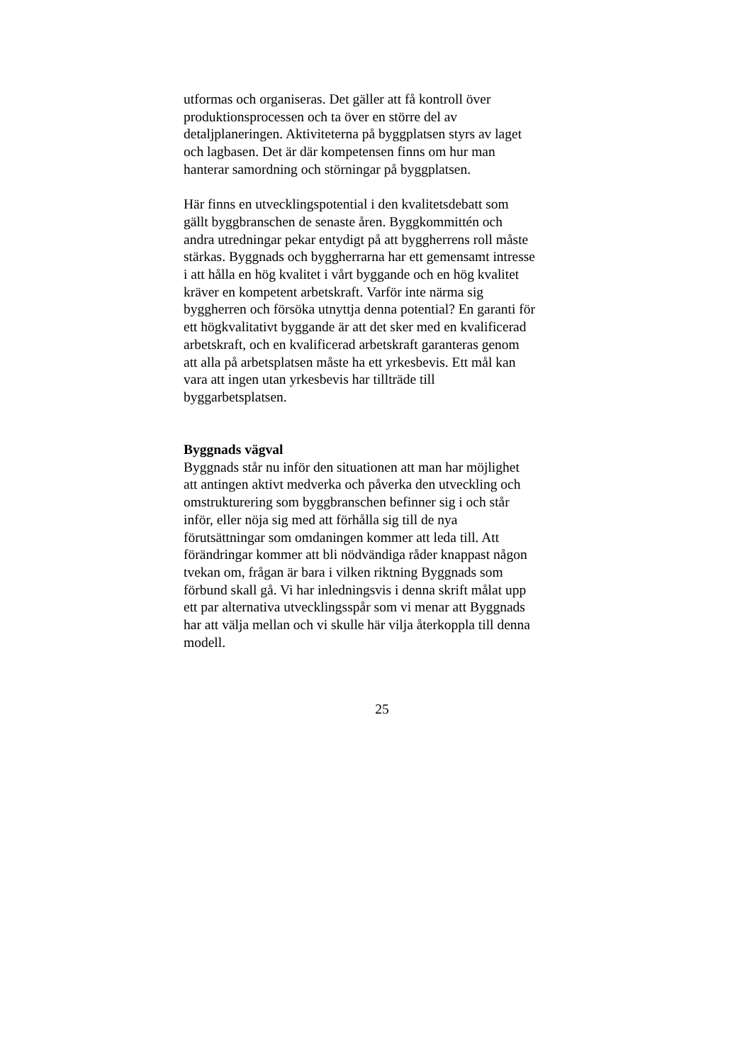utformas och organiseras. Det gäller att få kontroll över
produktionsprocessen och ta över en större del av
detaljplaneringen. Aktiviteterna på byggplatsen styrs av laget
och lagbasen. Det är där kompetensen finns om hur man
hanterar samordning och störningar på byggplatsen.
Här finns en utvecklingspotential i den kvalitetsdebatt som
gällt byggbranschen de senaste åren. Byggkommittén och
andra utredningar pekar entydigt på att byggherrens roll måste
stärkas. Byggnads och byggherrarna har ett gemensamt intresse
i att hålla en hög kvalitet i vårt byggande och en hög kvalitet
kräver en kompetent arbetskraft. Varför inte närma sig
byggherren och försöka utnyttja denna potential? En garanti för
ett högkvalitativt byggande är att det sker med en kvalificerad
arbetskraft, och en kvalificerad arbetskraft garanteras genom
att alla på arbetsplatsen måste ha ett yrkesbevis. Ett mål kan
vara att ingen utan yrkesbevis har tillträde till
byggarbetsplatsen.
Byggnads vägval
Byggnads står nu inför den situationen att man har möjlighet
att antingen aktivt medverka och påverka den utveckling och
omstrukturering som byggbranschen befinner sig i och står
inför, eller nöja sig med att förhålla sig till de nya
förutsättningar som omdaningen kommer att leda till. Att
förändringar kommer att bli nödvändiga råder knappast någon
tvekan om, frågan är bara i vilken riktning Byggnads som
förbund skall gå. Vi har inledningsvis i denna skrift målat upp
ett par alternativa utvecklingsspår som vi menar att Byggnads
har att välja mellan och vi skulle här vilja återkoppla till denna
modell.
25